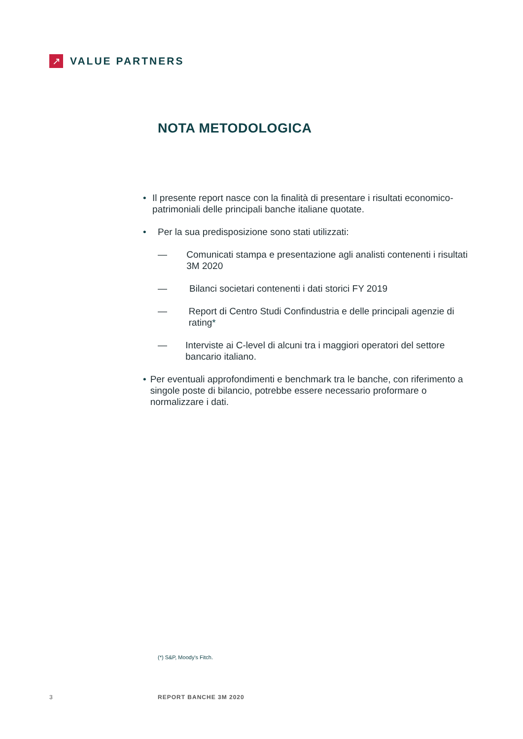↗
VALUE PARTNERS
NOTA METODOLOGICA
• Il presente report nasce con la finalità di presentare i risultati economico-patrimoniali delle principali banche italiane quotate.
• Per la sua predisposizione sono stati utilizzati:
— Comunicati stampa e presentazione agli analisti contenenti i risultati 3M 2020
— Bilanci societari contenenti i dati storici FY 2019
— Report di Centro Studi Confindustria e delle principali agenzie di rating*
— Interviste ai C-level di alcuni tra i maggiori operatori del settore bancario italiano.
• Per eventuali approfondimenti e benchmark tra le banche, con riferimento a singole poste di bilancio, potrebbe essere necessario proformare o normalizzare i dati.
(*) S&P, Moody's Fitch.
3 REPORT BANCHE 3M 2020